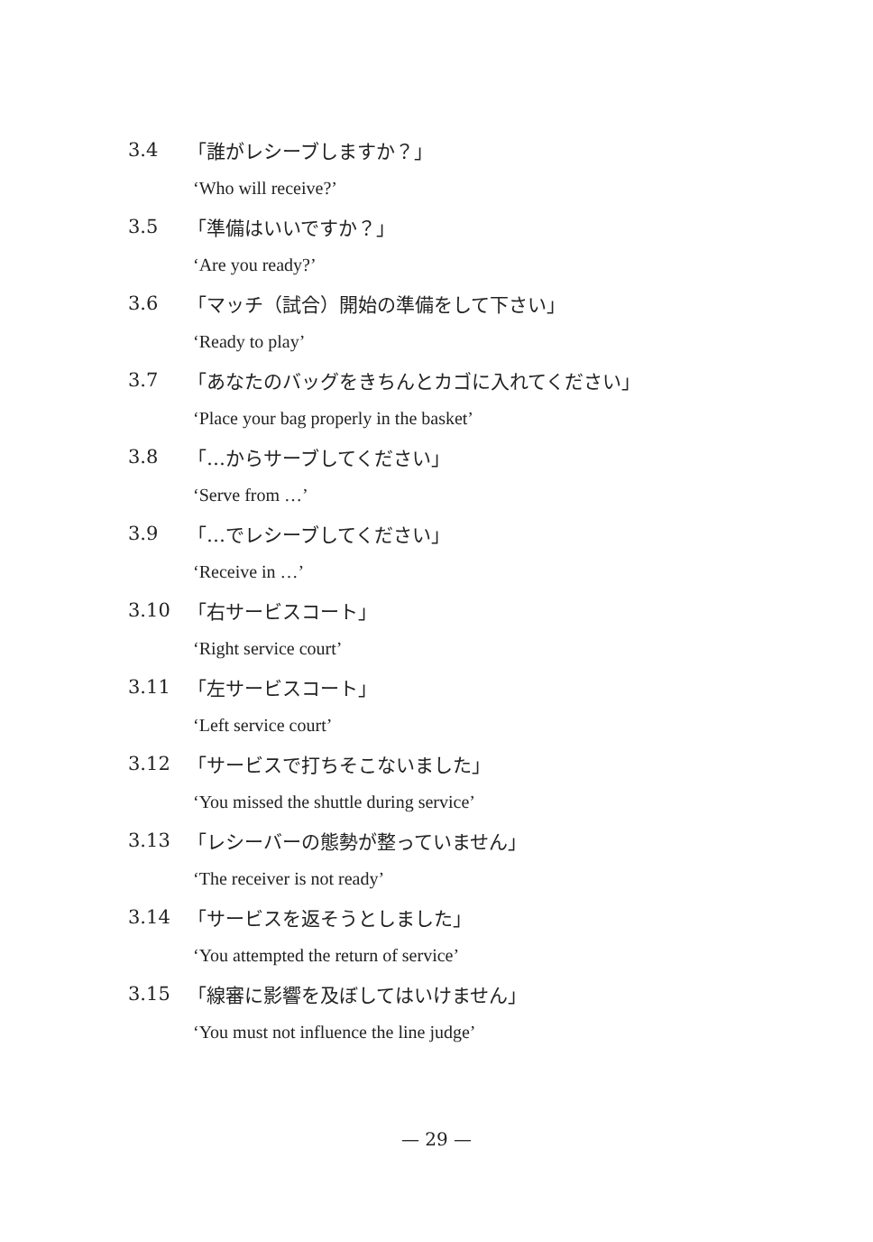3.4 「誰がレシーブしますか？」
‘Who will receive?’
3.5 「準備はいいですか？」
‘Are you ready?’
3.6 「マッチ（試合）開始の準備をして下さい」
‘Ready to play’
3.7 「あなたのバッグをきちんとカゴに入れてください」
‘Place your bag properly in the basket’
3.8 「…からサーブしてください」
‘Serve from …’
3.9 「…でレシーブしてください」
‘Receive in …’
3.10 「右サービスコート」
‘Right service court’
3.11 「左サービスコート」
‘Left service court’
3.12 「サービスで打ちそこないました」
‘You missed the shuttle during service’
3.13 「レシーバーの態勢が整っていません」
‘The receiver is not ready’
3.14 「サービスを返そうとしました」
‘You attempted the return of service’
3.15 「線審に影響を及ぼしてはいけません」
‘You must not influence the line judge’
— 29 —